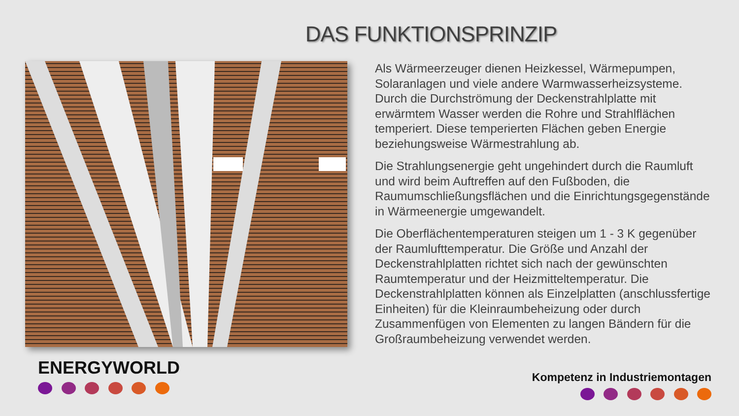DAS FUNKTIONSPRINZIP
Als Wärmeerzeuger dienen Heizkessel, Wärmepumpen, Solaranlagen und viele andere Warmwasserheizsysteme. Durch die Durchströmung der Deckenstrahlplatte mit erwärmtem Wasser werden die Rohre und Strahlflächen temperiert. Diese temperierten Flächen geben Energie beziehungsweise Wärmestrahlung ab.
Die Strahlungsenergie geht ungehindert durch die Raumluft und wird beim Auftreffen auf den Fußboden, die Raumumschließungsflächen und die Einrichtungsgegenstände in Wärmeenergie umgewandelt.
Die Oberflächentemperaturen steigen um 1 - 3 K gegenüber der Raumlufttemperatur. Die Größe und Anzahl der Deckenstrahlplatten richtet sich nach der gewünschten Raumtemperatur und der Heizmitteltemperatur. Die Deckenstrahlplatten können als Einzelplatten (anschlussfertige Einheiten) für die Kleinraumbeheizung oder durch Zusammenfügen von Elementen zu langen Bändern für die Großraumbeheizung verwendet werden.
ENERGYWORLD Kompetenz in Industriemontagen